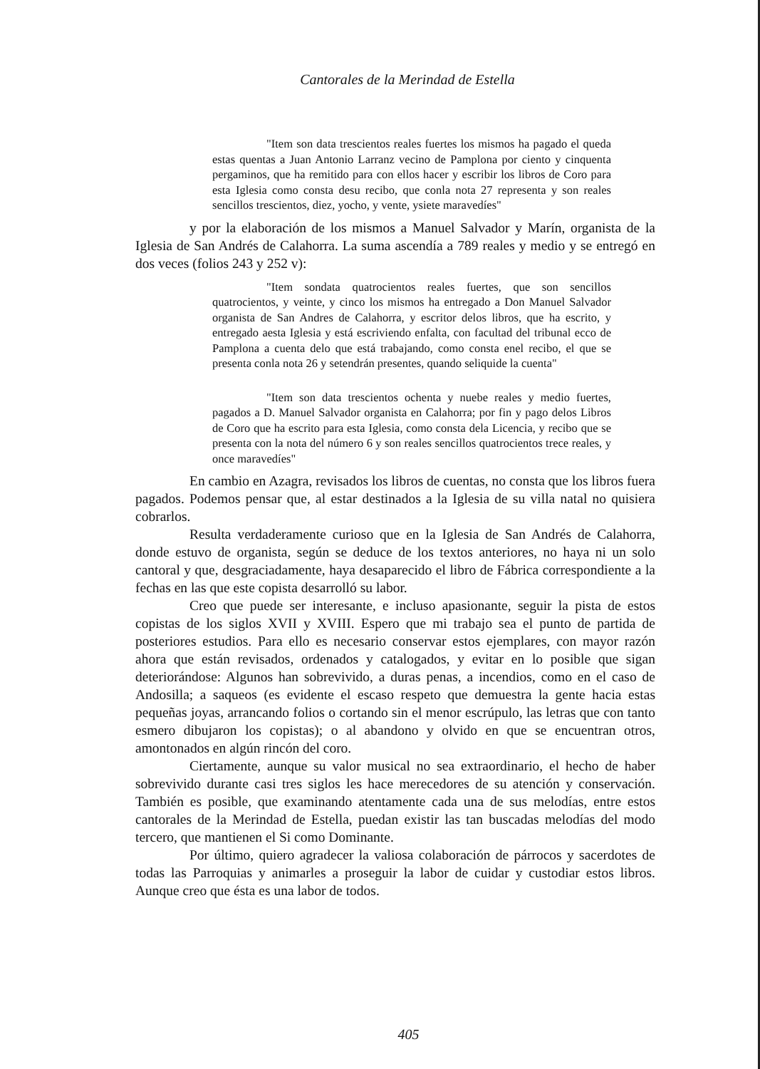Cantorales de la Merindad de Estella
"Item son data trescientos reales fuertes los mismos ha pagado el queda estas quentas a Juan Antonio Larranz vecino de Pamplona por ciento y cinquenta pergaminos, que ha remitido para con ellos hacer y escribir los libros de Coro para esta Iglesia como consta desu recibo, que conla nota 27 representa y son reales sencillos trescientos, diez, yocho, y vente, ysiete maravedíes"
y por la elaboración de los mismos a Manuel Salvador y Marín, organista de la Iglesia de San Andrés de Calahorra. La suma ascendía a 789 reales y medio y se entregó en dos veces (folios 243 y 252 v):
"Item sondata quatrocientos reales fuertes, que son sencillos quatrocientos, y veinte, y cinco los mismos ha entregado a Don Manuel Salvador organista de San Andres de Calahorra, y escritor delos libros, que ha escrito, y entregado aesta Iglesia y está escriviendo enfalta, con facultad del tribunal ecco de Pamplona a cuenta delo que está trabajando, como consta enel recibo, el que se presenta conla nota 26 y setendrán presentes, quando seliquide la cuenta"
"Item son data trescientos ochenta y nuebe reales y medio fuertes, pagados a D. Manuel Salvador organista en Calahorra; por fin y pago delos Libros de Coro que ha escrito para esta Iglesia, como consta dela Licencia, y recibo que se presenta con la nota del número 6 y son reales sencillos quatrocientos trece reales, y once maravedíes"
En cambio en Azagra, revisados los libros de cuentas, no consta que los libros fuera pagados. Podemos pensar que, al estar destinados a la Iglesia de su villa natal no quisiera cobrarlos.
Resulta verdaderamente curioso que en la Iglesia de San Andrés de Calahorra, donde estuvo de organista, según se deduce de los textos anteriores, no haya ni un solo cantoral y que, desgraciadamente, haya desaparecido el libro de Fábrica correspondiente a la fechas en las que este copista desarrolló su labor.
Creo que puede ser interesante, e incluso apasionante, seguir la pista de estos copistas de los siglos XVII y XVIII. Espero que mi trabajo sea el punto de partida de posteriores estudios. Para ello es necesario conservar estos ejemplares, con mayor razón ahora que están revisados, ordenados y catalogados, y evitar en lo posible que sigan deteriorándose: Algunos han sobrevivido, a duras penas, a incendios, como en el caso de Andosilla; a saqueos (es evidente el escaso respeto que demuestra la gente hacia estas pequeñas joyas, arrancando folios o cortando sin el menor escrúpulo, las letras que con tanto esmero dibujaron los copistas); o al abandono y olvido en que se encuentran otros, amontonados en algún rincón del coro.
Ciertamente, aunque su valor musical no sea extraordinario, el hecho de haber sobrevivido durante casi tres siglos les hace merecedores de su atención y conservación. También es posible, que examinando atentamente cada una de sus melodías, entre estos cantorales de la Merindad de Estella, puedan existir las tan buscadas melodías del modo tercero, que mantienen el Si como Dominante.
Por último, quiero agradecer la valiosa colaboración de párrocos y sacerdotes de todas las Parroquias y animarles a proseguir la labor de cuidar y custodiar estos libros. Aunque creo que ésta es una labor de todos.
405